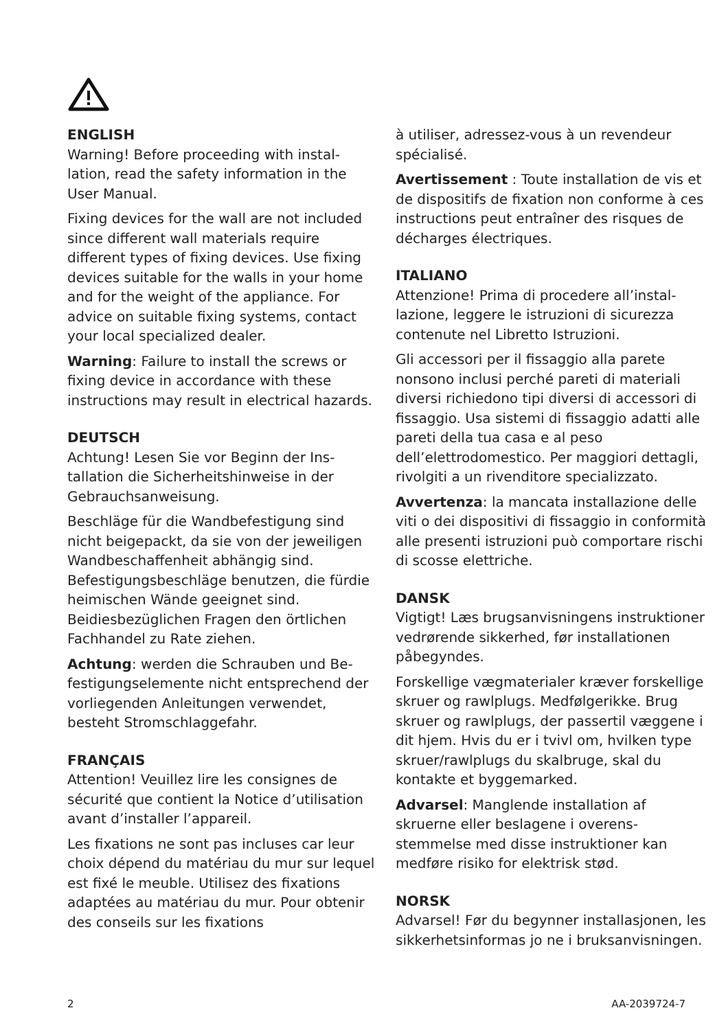ENGLISH
Warning! Before proceeding with instal­lation, read the safety information in the User Manual.
Fixing devices for the wall are not included since different wall materials require different types of fixing devices. Use fixing devices suitable for the walls in your home and for the weight of the appliance. For advice on suitable fixing systems, contact your local specialized dealer.
Warning: Failure to install the screws or fixing device in accordance with these instructions may result in electrical hazards.
DEUTSCH
Achtung! Lesen Sie vor Beginn der Ins­tallation die Sicherheitshinweise in der Gebrauchsanweisung.
Beschläge für die Wandbefestigung sind nicht beigepackt, da sie von der jeweili­gen Wandbeschaffenheit abhängig sind. Befestigungsbeschläge benutzen, die fürdie heimischen Wände geeignet sind. Beidiesbezüglichen Fragen den örtlichen Fachhandel zu Rate ziehen.
Achtung: werden die Schrauben und Be­festigungselemente nicht entsprechend der vorliegenden Anleitungen verwen­det, besteht Stromschlaggefahr.
FRANÇAIS
Attention! Veuillez lire les consignes de sécurité que contient la Notice d’utilisa­tion avant d’installer l’appareil.
Les fixations ne sont pas incluses car leur choix dépend du matériau du mur sur lequel est fixé le meuble. Utilisez des fixations adaptées au matériau du mur. Pour obtenir des conseils sur les fixations
à utiliser, adressez-vous à un revendeur spécialisé.
Avertissement : Toute installation de vis et de dispositifs de fixation non confor­me à ces instructions peut entraîner des risques de décharges électriques.
ITALIANO
Attenzione! Prima di procedere all’instal­lazione, leggere le istruzioni di sicurezza contenute nel Libretto Istruzioni.
Gli accessori per il fissaggio alla parete nonsono inclusi perché pareti di materiali diversi richiedono tipi diversi di accesso­ri di fissaggio. Usa sistemi di fissaggio adatti alle pareti della tua casa e al peso dell’elettrodomestico. Per maggiori detta­gli, rivolgiti a un rivenditore specializzato.
Avvertenza: la mancata installazione delle viti o dei dispositivi di fissaggio in conformità alle presenti istruzioni può comportare rischi di scosse elettriche.
DANSK
Vigtigt! Læs brugsanvisningens instruk­tioner vedrørende sikkerhed, før instal­lationen påbegyndes.
Forskellige vægmaterialer kræver forskel­lige skruer og rawlplugs. Medfølgerikke. Brug skruer og rawlplugs, der passertil væggene i dit hjem. Hvis du er i tvivl om, hvilken type skruer/rawlplugs du skal­bruge, skal du kontakte et byggemarked.
Advarsel: Manglende installation af skruerne eller beslagene i overens­stemmelse med disse instruktioner kan medføre risiko for elektrisk stød.
NORSK
Advarsel! Før du begynner installasjonen, les sikkerhetsinformas jo ne i bruksanvis­ningen.
2 AA-2039724-7